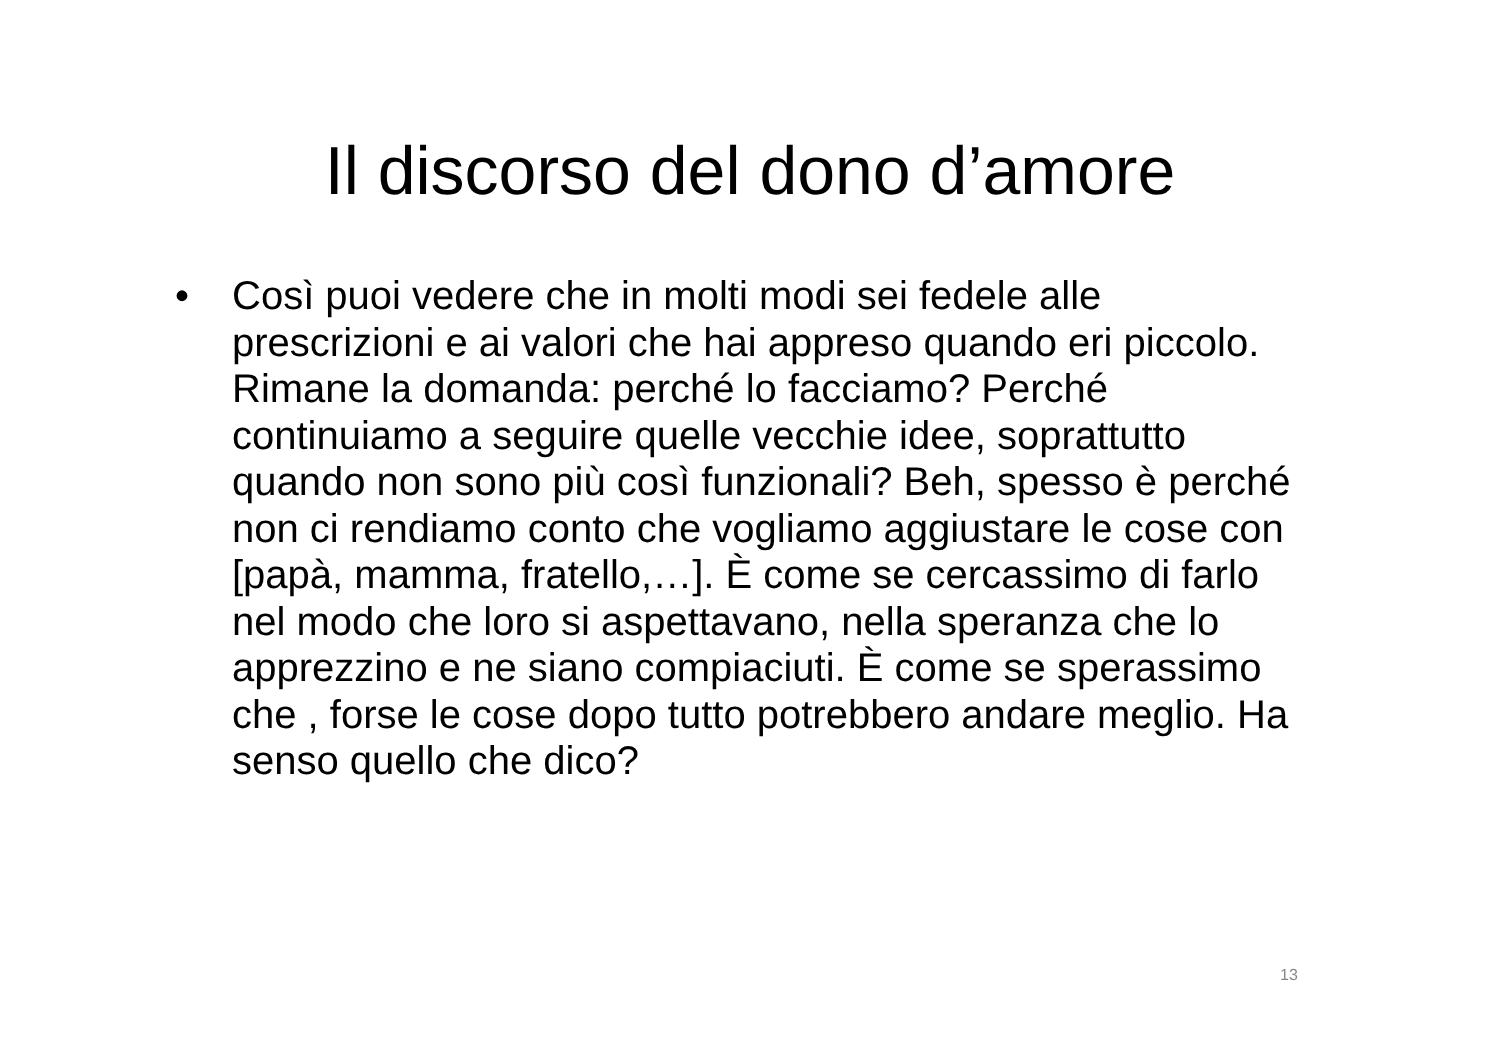Il discorso del dono d’amore
• Così puoi vedere che in molti modi sei fedele alle prescrizioni e ai valori che hai appreso quando eri piccolo. Rimane la domanda: perché lo facciamo? Perché continuiamo a seguire quelle vecchie idee, soprattutto quando non sono più così funzionali? Beh, spesso è perché non ci rendiamo conto che vogliamo aggiustare le cose con [papà, mamma, fratello,…]. È come se cercassimo di farlo nel modo che loro si aspettavano, nella speranza che lo apprezzino e ne siano compiaciuti. È come se sperassimo che , forse le cose dopo tutto potrebbero andare meglio. Ha senso quello che dico?
13